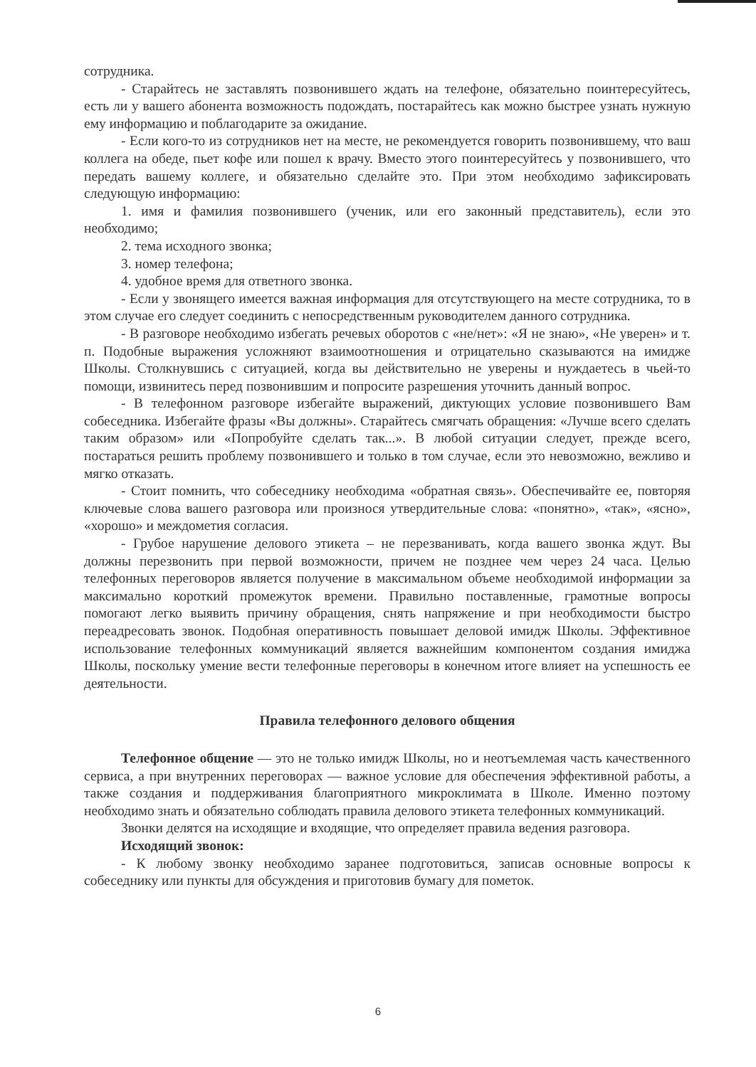сотрудника.
- Старайтесь не заставлять позвонившего ждать на телефоне, обязательно поинтересуйтесь, есть ли у вашего абонента возможность подождать, постарайтесь как можно быстрее узнать нужную ему информацию и поблагодарите за ожидание.
- Если кого-то из сотрудников нет на месте, не рекомендуется говорить позвонившему, что ваш коллега на обеде, пьет кофе или пошел к врачу. Вместо этого поинтересуйтесь у позвонившего, что передать вашему коллеге, и обязательно сделайте это. При этом необходимо зафиксировать следующую информацию:
1. имя и фамилия позвонившего (ученик, или его законный представитель), если это необходимо;
2. тема исходного звонка;
3. номер телефона;
4. удобное время для ответного звонка.
- Если у звонящего имеется важная информация для отсутствующего на месте сотрудника, то в этом случае его следует соединить с непосредственным руководителем данного сотрудника.
- В разговоре необходимо избегать речевых оборотов с «не/нет»: «Я не знаю», «Не уверен» и т. п. Подобные выражения усложняют взаимоотношения и отрицательно сказываются на имидже Школы. Столкнувшись с ситуацией, когда вы действительно не уверены и нуждаетесь в чьей-то помощи, извинитесь перед позвонившим и попросите разрешения уточнить данный вопрос.
- В телефонном разговоре избегайте выражений, диктующих условие позвонившего Вам собеседника. Избегайте фразы «Вы должны». Старайтесь смягчать обращения: «Лучше всего сделать таким образом» или «Попробуйте сделать так...». В любой ситуации следует, прежде всего, постараться решить проблему позвонившего и только в том случае, если это невозможно, вежливо и мягко отказать.
- Стоит помнить, что собеседнику необходима «обратная связь». Обеспечивайте ее, повторяя ключевые слова вашего разговора или произнося утвердительные слова: «понятно», «так», «ясно», «хорошо» и междометия согласия.
- Грубое нарушение делового этикета – не перезванивать, когда вашего звонка ждут. Вы должны перезвонить при первой возможности, причем не позднее чем через 24 часа. Целью телефонных переговоров является получение в максимальном объеме необходимой информации за максимально короткий промежуток времени. Правильно поставленные, грамотные вопросы помогают легко выявить причину обращения, снять напряжение и при необходимости быстро переадресовать звонок. Подобная оперативность повышает деловой имидж Школы. Эффективное использование телефонных коммуникаций является важнейшим компонентом создания имиджа Школы, поскольку умение вести телефонные переговоры в конечном итоге влияет на успешность ее деятельности.
Правила телефонного делового общения
Телефонное общение — это не только имидж Школы, но и неотъемлемая часть качественного сервиса, а при внутренних переговорах — важное условие для обеспечения эффективной работы, а также создания и поддерживания благоприятного микроклимата в Школе. Именно поэтому необходимо знать и обязательно соблюдать правила делового этикета телефонных коммуникаций.
Звонки делятся на исходящие и входящие, что определяет правила ведения разговора.
Исходящий звонок:
- К любому звонку необходимо заранее подготовиться, записав основные вопросы к собеседнику или пункты для обсуждения и приготовив бумагу для пометок.
6